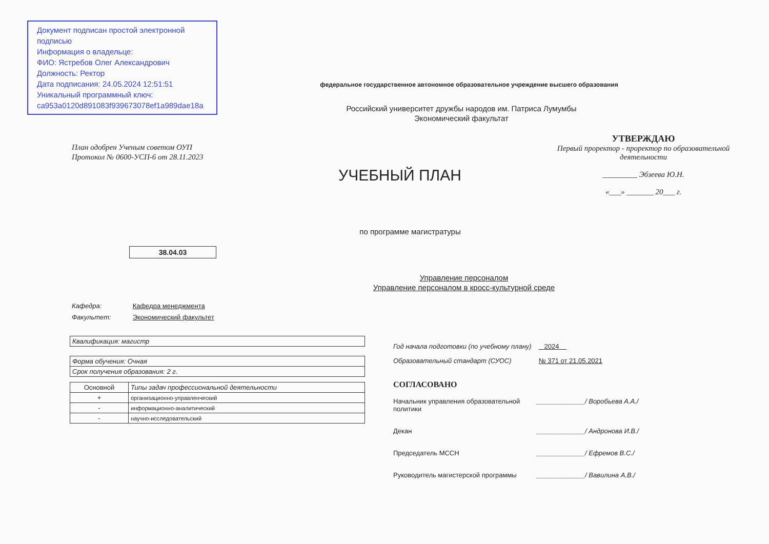Документ подписан простой электронной подписью
Информация о владельце:
ФИО: Ястребов Олег Александрович
Должность: Ректор
Дата подписания: 24.05.2024 12:51:51
Уникальный программный ключ:
ca953a0120d891083f939673078ef1a989dae18a
федеральное государственное автономное образовательное учреждение высшего образования
Российский университет дружбы народов им. Патриса Лумумбы
Экономический факультат
План одобрен Ученым советом ОУП
Протокол № 0600-УСП-6 от 28.11.2023
УТВЕРЖДАЮ
Первый проректор - проректор по образовательной деятельности
_________ Эбзеева Ю.Н.
«___» _______ 20___ г.
УЧЕБНЫЙ ПЛАН
по программе магистратуры
38.04.03
Управление персоналом
Управление персоналом в кросс-культурной среде
Кафедра: Кафедра менеджмента
Факультет: Экономический факультет
| Квалификация: магистр |
| Форма обучения: Очная |
| Срок получения образования: 2 г. |
| Основной | Типы задач профессиональной деятельности |
| --- | --- |
| + | организационно-управленческий |
| - | информационно-аналитический |
| - | научно-исследовательский |
Год начала подготовки (по учебному плану) 2024
Образовательный стандарт (СУОС) № 371 от 21.05.2021
СОГЛАСОВАНО
Начальник управления образовательной политики _____________/ Воробьева А.А./
Декан _____________/ Андронова И.В./
Председатель МССН _____________/ Ефремов В.С./
Руководитель магистерской программы _____________/ Вавилина А.В./